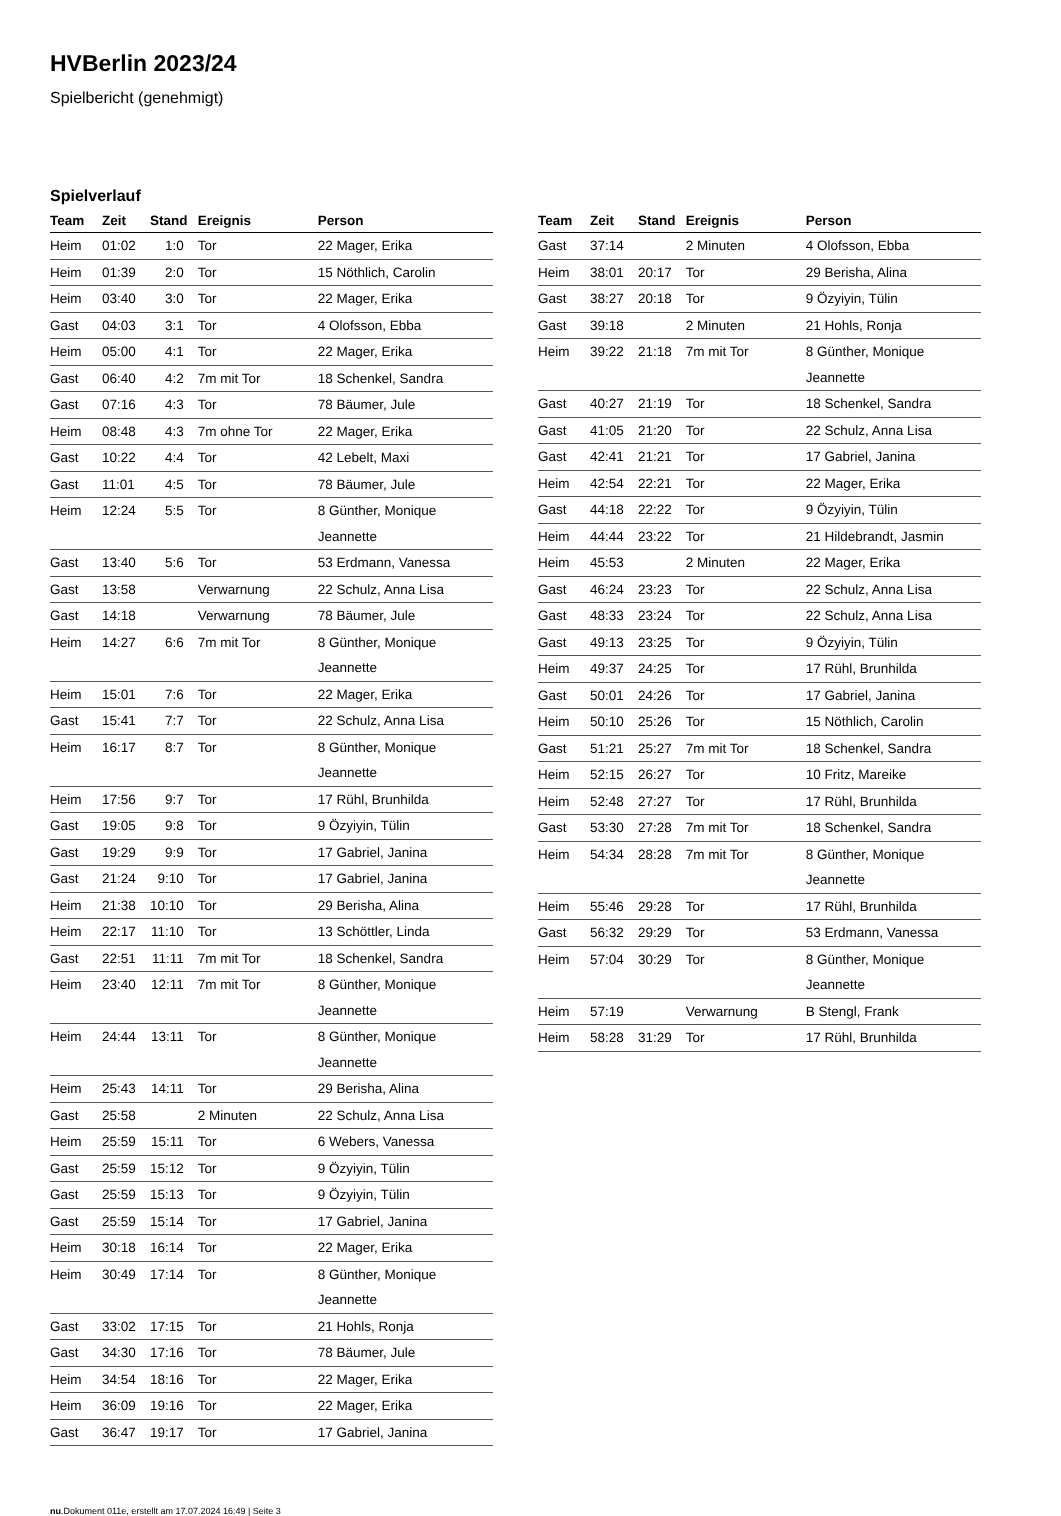HVBerlin 2023/24
Spielbericht (genehmigt)
Spielverlauf
| Team | Zeit | Stand | Ereignis | Person |
| --- | --- | --- | --- | --- |
| Heim | 01:02 | 1:0 | Tor | 22 Mager, Erika |
| Heim | 01:39 | 2:0 | Tor | 15 Nöthlich, Carolin |
| Heim | 03:40 | 3:0 | Tor | 22 Mager, Erika |
| Gast | 04:03 | 3:1 | Tor | 4 Olofsson, Ebba |
| Heim | 05:00 | 4:1 | Tor | 22 Mager, Erika |
| Gast | 06:40 | 4:2 | 7m mit Tor | 18 Schenkel, Sandra |
| Gast | 07:16 | 4:3 | Tor | 78 Bäumer, Jule |
| Heim | 08:48 | 4:3 | 7m ohne Tor | 22 Mager, Erika |
| Gast | 10:22 | 4:4 | Tor | 42 Lebelt, Maxi |
| Gast | 11:01 | 4:5 | Tor | 78 Bäumer, Jule |
| Heim | 12:24 | 5:5 | Tor | 8 Günther, Monique Jeannette |
| Gast | 13:40 | 5:6 | Tor | 53 Erdmann, Vanessa |
| Gast | 13:58 | | Verwarnung | 22 Schulz, Anna Lisa |
| Gast | 14:18 | | Verwarnung | 78 Bäumer, Jule |
| Heim | 14:27 | 6:6 | 7m mit Tor | 8 Günther, Monique Jeannette |
| Heim | 15:01 | 7:6 | Tor | 22 Mager, Erika |
| Gast | 15:41 | 7:7 | Tor | 22 Schulz, Anna Lisa |
| Heim | 16:17 | 8:7 | Tor | 8 Günther, Monique Jeannette |
| Heim | 17:56 | 9:7 | Tor | 17 Rühl, Brunhilda |
| Gast | 19:05 | 9:8 | Tor | 9 Özyiyin, Tülin |
| Gast | 19:29 | 9:9 | Tor | 17 Gabriel, Janina |
| Gast | 21:24 | 9:10 | Tor | 17 Gabriel, Janina |
| Heim | 21:38 | 10:10 | Tor | 29 Berisha, Alina |
| Heim | 22:17 | 11:10 | Tor | 13 Schöttler, Linda |
| Gast | 22:51 | 11:11 | 7m mit Tor | 18 Schenkel, Sandra |
| Heim | 23:40 | 12:11 | 7m mit Tor | 8 Günther, Monique Jeannette |
| Heim | 24:44 | 13:11 | Tor | 8 Günther, Monique Jeannette |
| Heim | 25:43 | 14:11 | Tor | 29 Berisha, Alina |
| Gast | 25:58 | | 2 Minuten | 22 Schulz, Anna Lisa |
| Heim | 25:59 | 15:11 | Tor | 6 Webers, Vanessa |
| Gast | 25:59 | 15:12 | Tor | 9 Özyiyin, Tülin |
| Gast | 25:59 | 15:13 | Tor | 9 Özyiyin, Tülin |
| Gast | 25:59 | 15:14 | Tor | 17 Gabriel, Janina |
| Heim | 30:18 | 16:14 | Tor | 22 Mager, Erika |
| Heim | 30:49 | 17:14 | Tor | 8 Günther, Monique Jeannette |
| Gast | 33:02 | 17:15 | Tor | 21 Hohls, Ronja |
| Gast | 34:30 | 17:16 | Tor | 78 Bäumer, Jule |
| Heim | 34:54 | 18:16 | Tor | 22 Mager, Erika |
| Heim | 36:09 | 19:16 | Tor | 22 Mager, Erika |
| Gast | 36:47 | 19:17 | Tor | 17 Gabriel, Janina |
| Team | Zeit | Stand | Ereignis | Person |
| --- | --- | --- | --- | --- |
| Gast | 37:14 | | 2 Minuten | 4 Olofsson, Ebba |
| Heim | 38:01 | 20:17 | Tor | 29 Berisha, Alina |
| Gast | 38:27 | 20:18 | Tor | 9 Özyiyin, Tülin |
| Gast | 39:18 | | 2 Minuten | 21 Hohls, Ronja |
| Heim | 39:22 | 21:18 | 7m mit Tor | 8 Günther, Monique Jeannette |
| Gast | 40:27 | 21:19 | Tor | 18 Schenkel, Sandra |
| Gast | 41:05 | 21:20 | Tor | 22 Schulz, Anna Lisa |
| Gast | 42:41 | 21:21 | Tor | 17 Gabriel, Janina |
| Heim | 42:54 | 22:21 | Tor | 22 Mager, Erika |
| Gast | 44:18 | 22:22 | Tor | 9 Özyiyin, Tülin |
| Heim | 44:44 | 23:22 | Tor | 21 Hildebrandt, Jasmin |
| Heim | 45:53 | | 2 Minuten | 22 Mager, Erika |
| Gast | 46:24 | 23:23 | Tor | 22 Schulz, Anna Lisa |
| Gast | 48:33 | 23:24 | Tor | 22 Schulz, Anna Lisa |
| Gast | 49:13 | 23:25 | Tor | 9 Özyiyin, Tülin |
| Heim | 49:37 | 24:25 | Tor | 17 Rühl, Brunhilda |
| Gast | 50:01 | 24:26 | Tor | 17 Gabriel, Janina |
| Heim | 50:10 | 25:26 | Tor | 15 Nöthlich, Carolin |
| Gast | 51:21 | 25:27 | 7m mit Tor | 18 Schenkel, Sandra |
| Heim | 52:15 | 26:27 | Tor | 10 Fritz, Mareike |
| Heim | 52:48 | 27:27 | Tor | 17 Rühl, Brunhilda |
| Gast | 53:30 | 27:28 | 7m mit Tor | 18 Schenkel, Sandra |
| Heim | 54:34 | 28:28 | 7m mit Tor | 8 Günther, Monique Jeannette |
| Heim | 55:46 | 29:28 | Tor | 17 Rühl, Brunhilda |
| Gast | 56:32 | 29:29 | Tor | 53 Erdmann, Vanessa |
| Heim | 57:04 | 30:29 | Tor | 8 Günther, Monique Jeannette |
| Heim | 57:19 | | Verwarnung | B Stengl, Frank |
| Heim | 58:28 | 31:29 | Tor | 17 Rühl, Brunhilda |
nu.Dokument 011e, erstellt am 17.07.2024 16:49 | Seite 3